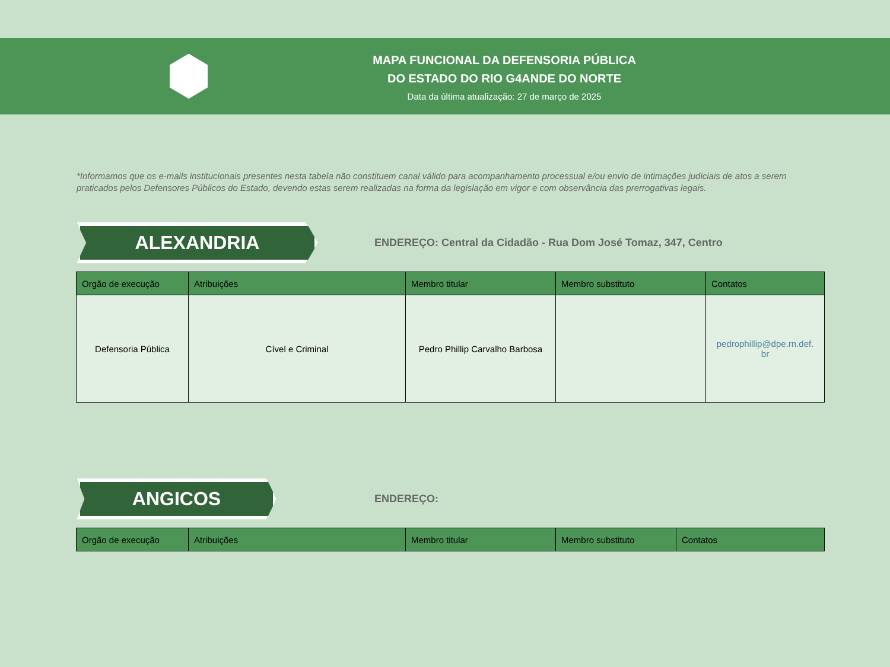MAPA FUNCIONAL DA DEFENSORIA PÚBLICA
DO ESTADO DO RIO G4ANDE DO NORTE
Data da última atualização: 27 de março de 2025
*Informamos que os e-mails institucionais presentes nesta tabela não constituem canal válido para acompanhamento processual e/ou envio de intimações judiciais de atos a serem praticados pelos Defensores Públicos do Estado, devendo estas serem realizadas na forma da legislação em vigor e com observância das prerrogativas legais.
ALEXANDRIA
ENDEREÇO: Central da Cidadão - Rua Dom José Tomaz, 347, Centro
| Orgão de execução | Atribuições | Membro titular | Membro substituto | Contatos |
| --- | --- | --- | --- | --- |
| Defensoria Pública | Cível e Criminal | Pedro Phillip Carvalho Barbosa | | pedrophillip@dpe.rn.def. br |
ANGICOS
ENDEREÇO:
| Orgão de execução | Atribuições | Membro titular | Membro substituto | Contatos |
| --- | --- | --- | --- | --- |